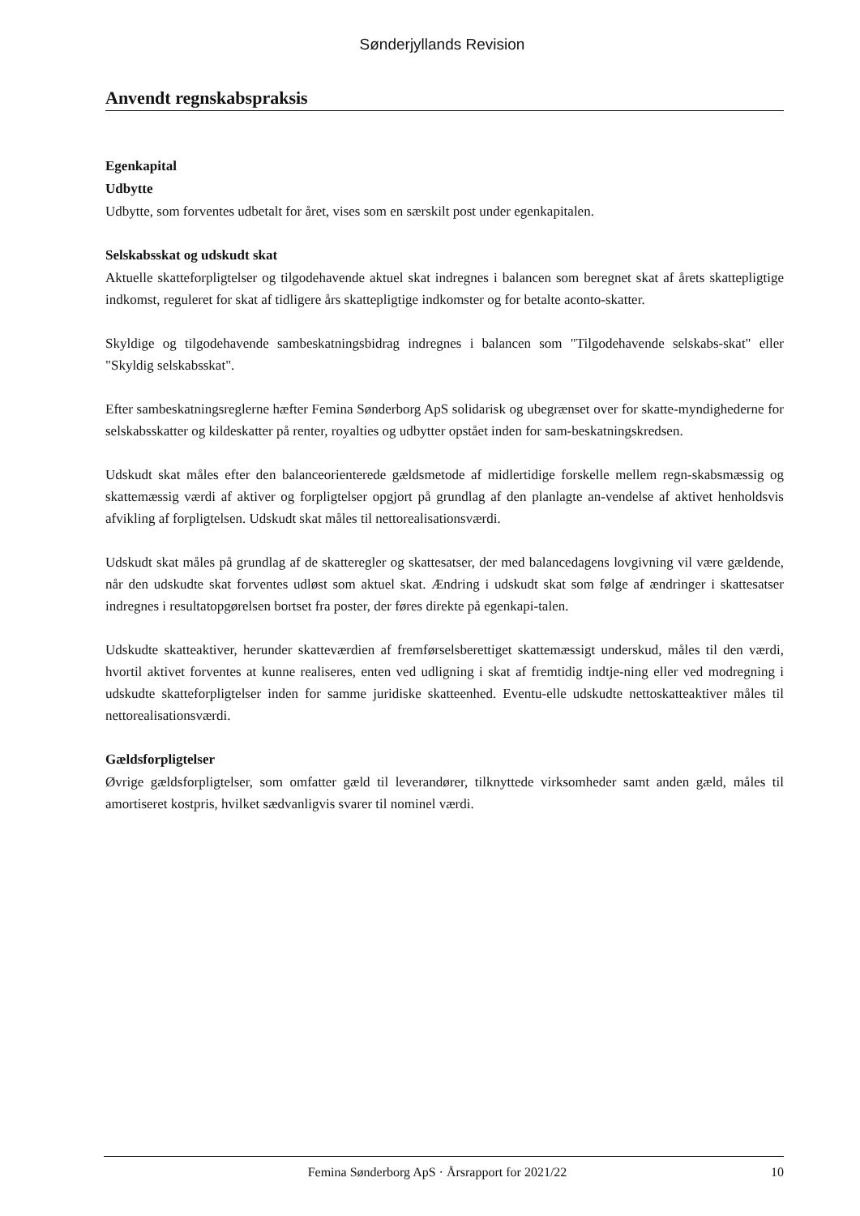Sønderjyllands Revision
Anvendt regnskabspraksis
Egenkapital
Udbytte
Udbytte, som forventes udbetalt for året, vises som en særskilt post under egenkapitalen.
Selskabsskat og udskudt skat
Aktuelle skatteforpligtelser og tilgodehavende aktuel skat indregnes i balancen som beregnet skat af årets skattepligtige indkomst, reguleret for skat af tidligere års skattepligtige indkomster og for betalte aconto-skatter.
Skyldige og tilgodehavende sambeskatningsbidrag indregnes i balancen som "Tilgodehavende selskabs-skat" eller "Skyldig selskabsskat".
Efter sambeskatningsreglerne hæfter Femina Sønderborg ApS solidarisk og ubegrænset over for skatte-myndighederne for selskabsskatter og kildeskatter på renter, royalties og udbytter opstået inden for sam-beskatningskredsen.
Udskudt skat måles efter den balanceorienterede gældsmetode af midlertidige forskelle mellem regn-skabsmæssig og skattemæssig værdi af aktiver og forpligtelser opgjort på grundlag af den planlagte an-vendelse af aktivet henholdsvis afvikling af forpligtelsen. Udskudt skat måles til nettorealisationsværdi.
Udskudt skat måles på grundlag af de skatteregler og skattesatser, der med balancedagens lovgivning vil være gældende, når den udskudte skat forventes udløst som aktuel skat. Ændring i udskudt skat som følge af ændringer i skattesatser indregnes i resultatopgørelsen bortset fra poster, der føres direkte på egenkapi-talen.
Udskudte skatteaktiver, herunder skatteværdien af fremførselsberettiget skattemæssigt underskud, måles til den værdi, hvortil aktivet forventes at kunne realiseres, enten ved udligning i skat af fremtidig indtje-ning eller ved modregning i udskudte skatteforpligtelser inden for samme juridiske skatteenhed. Eventu-elle udskudte nettoskatteaktiver måles til nettorealisationsværdi.
Gældsforpligtelser
Øvrige gældsforpligtelser, som omfatter gæld til leverandører, tilknyttede virksomheder samt anden gæld, måles til amortiseret kostpris, hvilket sædvanligvis svarer til nominel værdi.
Femina Sønderborg ApS · Årsrapport for 2021/22 10